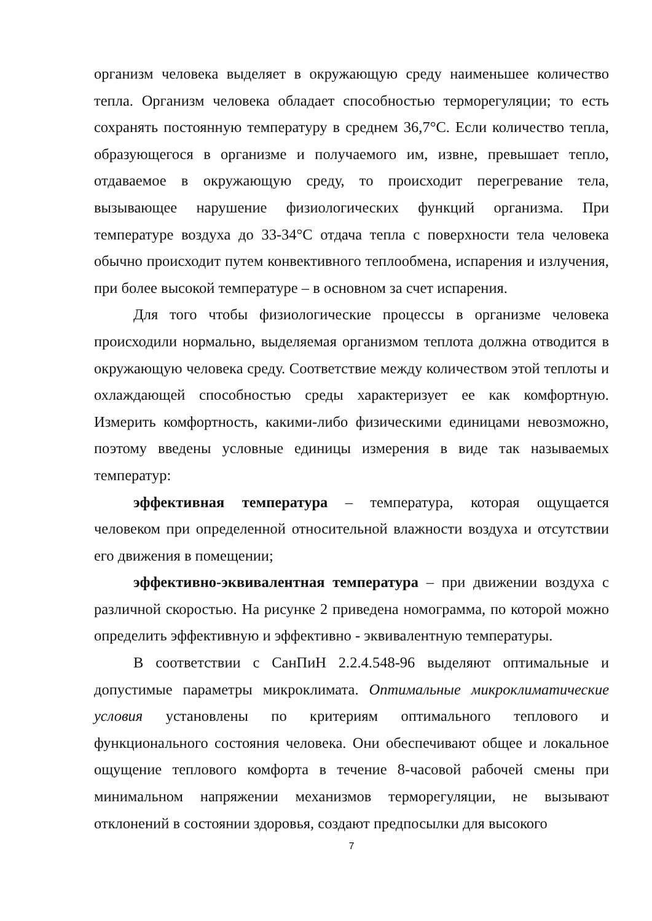организм человека выделяет в окружающую среду наименьшее количество тепла. Организм человека обладает способностью терморегуляции; то есть сохранять постоянную температуру в среднем 36,7°С. Если количество тепла, образующегося в организме и получаемого им, извне, превышает тепло, отдаваемое в окружающую среду, то происходит перегревание тела, вызывающее нарушение физиологических функций организма. При температуре воздуха до 33-34°С отдача тепла с поверхности тела человека обычно происходит путем конвективного теплообмена, испарения и излучения, при более высокой температуре – в основном за счет испарения.
Для того чтобы физиологические процессы в организме человека происходили нормально, выделяемая организмом теплота должна отводится в окружающую человека среду. Соответствие между количеством этой теплоты и охлаждающей способностью среды характеризует ее как комфортную. Измерить комфортность, какими-либо физическими единицами невозможно, поэтому введены условные единицы измерения в виде так называемых температур:
эффективная температура – температура, которая ощущается человеком при определенной относительной влажности воздуха и отсутствии его движения в помещении;
эффективно-эквивалентная температура – при движении воздуха с различной скоростью. На рисунке 2 приведена номограмма, по которой можно определить эффективную и эффективно - эквивалентную температуры.
В соответствии с СанПиН 2.2.4.548-96 выделяют оптимальные и допустимые параметры микроклимата. Оптимальные микроклиматические условия установлены по критериям оптимального теплового и функционального состояния человека. Они обеспечивают общее и локальное ощущение теплового комфорта в течение 8-часовой рабочей смены при минимальном напряжении механизмов терморегуляции, не вызывают отклонений в состоянии здоровья, создают предпосылки для высокого
7